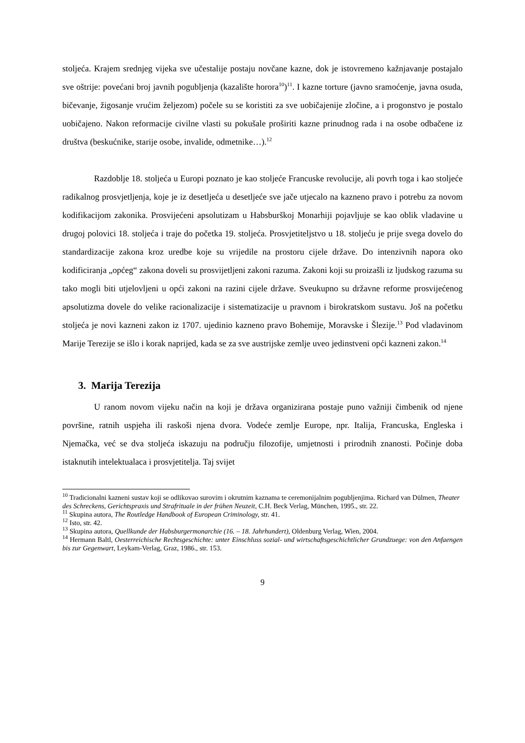stoljeća. Krajem srednjeg vijeka sve učestalije postaju novčane kazne, dok je istovremeno kažnjavanje postajalo sve oštrije: povećani broj javnih pogubljenja (kazalište horora<sup>10</sup>)<sup>11</sup>. I kazne torture (javno sramoćenje, javna osuda, bičevanje, žigosanje vrućim željezom) počele su se koristiti za sve uobičajenije zločine, a i progonstvo je postalo uobičajeno. Nakon reformacije civilne vlasti su pokušale proširiti kazne prinudnog rada i na osobe odbačene iz društva (beskućnike, starije osobe, invalide, odmetnike…).<sup>12</sup>
Razdoblje 18. stoljeća u Europi poznato je kao stoljeće Francuske revolucije, ali povrh toga i kao stoljeće radikalnog prosvjetljenja, koje je iz desetljeća u desetljeće sve jače utjecalo na kazneno pravo i potrebu za novom kodifikacijom zakonika. Prosvijećeni apsolutizam u Habsburškoj Monarhiji pojavljuje se kao oblik vladavine u drugoj polovici 18. stoljeća i traje do početka 19. stoljeća. Prosvjetiteljstvo u 18. stoljeću je prije svega dovelo do standardizacije zakona kroz uredbe koje su vrijedile na prostoru cijele države. Do intenzivnih napora oko kodificiranja „općeg“ zakona doveli su prosvijetljeni zakoni razuma. Zakoni koji su proizašli iz ljudskog razuma su tako mogli biti utjelovljeni u opći zakoni na razini cijele države. Sveukupno su državne reforme prosvijećenog apsolutizma dovele do velike racionalizacije i sistematizacije u pravnom i birokratskom sustavu. Još na početku stoljeća je novi kazneni zakon iz 1707. ujedinio kazneno pravo Bohemije, Moravske i Šlezije.<sup>13</sup> Pod vladavinom Marije Terezije se išlo i korak naprijed, kada se za sve austrijske zemlje uveo jedinstveni opći kazneni zakon.<sup>14</sup>
3. Marija Terezija
U ranom novom vijeku način na koji je država organizirana postaje puno važniji čimbenik od njene površine, ratnih uspjeha ili raskoši njena dvora. Vodeće zemlje Europe, npr. Italija, Francuska, Engleska i Njemačka, već se dva stoljeća iskazuju na području filozofije, umjetnosti i prirodnih znanosti. Počinje doba istaknutih intelektualaca i prosvjetitelja. Taj svijet
<sup>10</sup> Tradicionalni kazneni sustav koji se odlikovao surovim i okrutnim kaznama te ceremonijalnim pogubljenjima. Richard van Dülmen, Theater des Schreckens, Gerichtspraxis und Strafrituale in der frühen Neuzeit, C.H. Beck Verlag, München, 1995., str. 22.
<sup>11</sup> Skupina autora, The Routledge Handbook of European Criminology, str. 41.
<sup>12</sup> Isto, str. 42.
<sup>13</sup> Skupina autora, Quellkunde der Habsburgermonarchie (16. – 18. Jahrhundert), Oldenburg Verlag, Wien, 2004.
<sup>14</sup> Hermann Baltl, Oesterreichische Rechtsgeschichte: unter Einschluss sozial- und wirtschaftsgeschichtlicher Grundzuege: von den Anfaengen bis zur Gegenwart, Leykam-Verlag, Graz, 1986., str. 153.
9